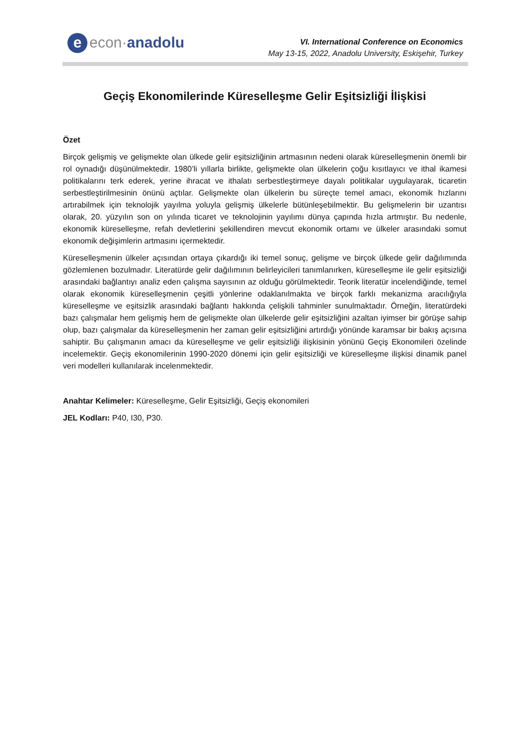e econ·anadolu
VI. International Conference on Economics
May 13-15, 2022, Anadolu University, Eskişehir, Turkey
Geçiş Ekonomilerinde Küreselleşme Gelir Eşitsizliği İlişkisi
Özet
Birçok gelişmiş ve gelişmekte olan ülkede gelir eşitsizliğinin artmasının nedeni olarak küreselleşmenin önemli bir rol oynadığı düşünülmektedir. 1980’li yıllarla birlikte, gelişmekte olan ülkelerin çoğu kısıtlayıcı ve ithal ikamesi politikalarını terk ederek, yerine ihracat ve ithalatı serbestleştirmeye dayalı politikalar uygulayarak, ticaretin serbestleştirilmesinin önünü açtılar. Gelişmekte olan ülkelerin bu süreçte temel amacı, ekonomik hızlarını artırabilmek için teknolojik yayılma yoluyla gelişmiş ülkelerle bütünleşebilmektir. Bu gelişmelerin bir uzantısı olarak, 20. yüzyılın son on yılında ticaret ve teknolojinin yayılımı dünya çapında hızla artmıştır. Bu nedenle, ekonomik küreselleşme, refah devletlerini şekillendiren mevcut ekonomik ortamı ve ülkeler arasındaki somut ekonomik değişimlerin artmasını içermektedir.
Küreselleşmenin ülkeler açısından ortaya çıkardığı iki temel sonuç, gelişme ve birçok ülkede gelir dağılımında gözlemlenen bozulmadır. Literatürde gelir dağılımının belirleyicileri tanımlanırken, küreselleşme ile gelir eşitsizliği arasındaki bağlantıyı analiz eden çalışma sayısının az olduğu görülmektedir. Teorik literatür incelendiğinde, temel olarak ekonomik küreselleşmenin çeşitli yönlerine odaklanılmakta ve birçok farklı mekanizma aracılığıyla küreselleşme ve eşitsizlik arasındaki bağlantı hakkında çelişkili tahminler sunulmaktadır. Örneğin, literatürdeki bazı çalışmalar hem gelişmiş hem de gelişmekte olan ülkelerde gelir eşitsizliğini azaltan iyimser bir görüşe sahip olup, bazı çalışmalar da küreselleşmenin her zaman gelir eşitsizliğini artırdığı yönünde karamsar bir bakış açısına sahiptir. Bu çalışmanın amacı da küreselleşme ve gelir eşitsizliği ilişkisinin yönünü Geçiş Ekonomileri özelinde incelemektir. Geçiş ekonomilerinin 1990-2020 dönemi için gelir eşitsizliği ve küreselleşme ilişkisi dinamik panel veri modelleri kullanılarak incelenmektedir.
Anahtar Kelimeler: Küreselleşme, Gelir Eşitsizliği, Geçiş ekonomileri
JEL Kodları: P40, I30, P30.